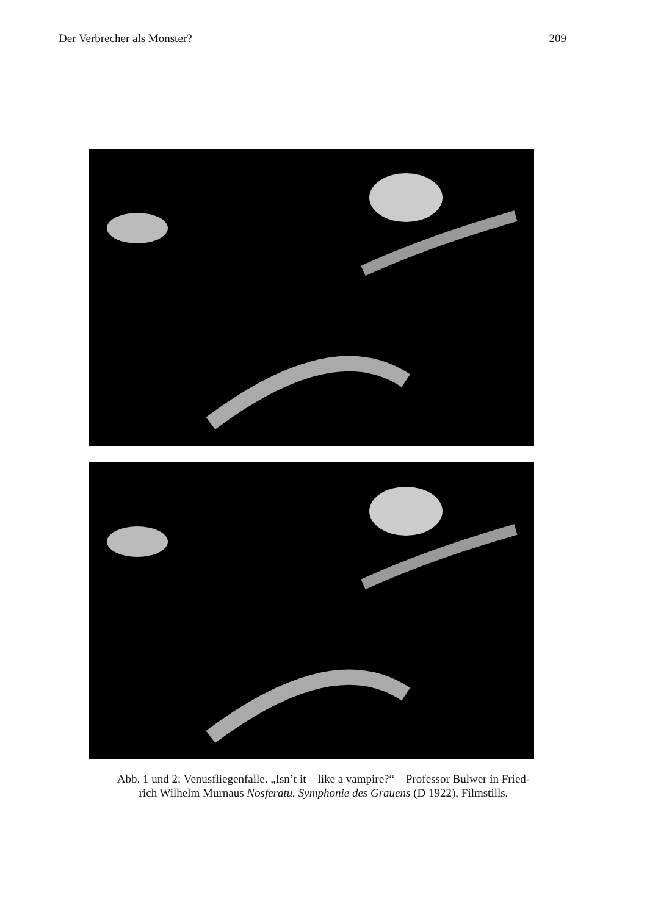Der Verbrecher als Monster? 209
Abb. 1 und 2: Venusfliegenfalle. „Isn’t it – like a vampire?“ – Professor Bulwer in Fried-
rich Wilhelm Murnaus Nosferatu. Symphonie des Grauens (D 1922), Filmstills.